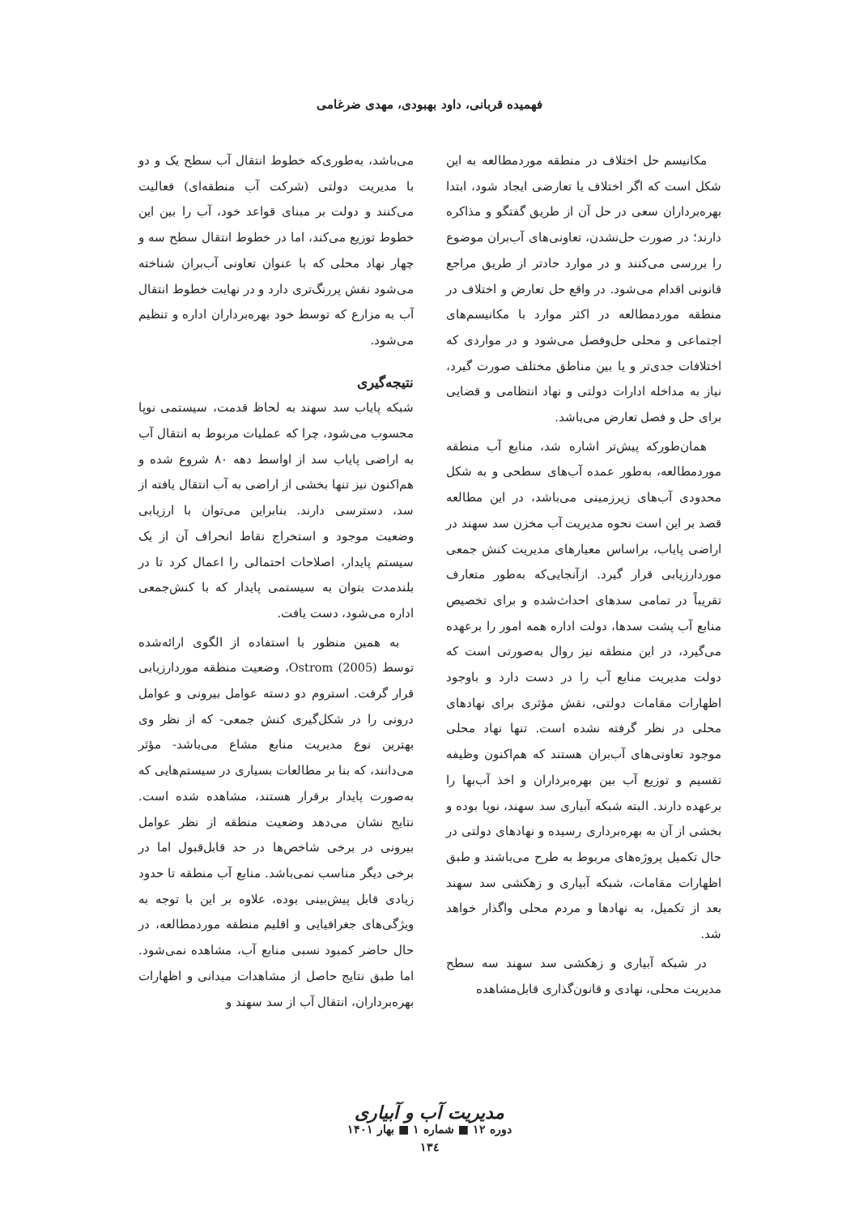فهمیده قربانی، داود بهبودی، مهدی ضرغامی
مکانیسم حل اختلاف در منطقه موردمطالعه به این شکل است که اگر اختلاف یا تعارضی ایجاد شود، ابتدا بهره‌برداران سعی در حل آن از طریق گفتگو و مذاکره دارند؛ در صورت حل‌نشدن، تعاونی‌های آب‌بران موضوع را بررسی می‌کنند و در موارد حادتر از طریق مراجع قانونی اقدام می‌شود. در واقع حل تعارض و اختلاف در منطقه موردمطالعه در اکثر موارد با مکانیسم‌های اجتماعی و محلی حل‌وفصل می‌شود و در مواردی که اختلافات جدی‌تر و یا بین مناطق مختلف صورت گیرد، نیاز به مداخله ادارات دولتی و نهاد انتظامی و قضایی برای حل و فصل تعارض می‌باشد.
همان‌طورکه پیش‌تر اشاره شد، منابع آب منطقه موردمطالعه، به‌طور عمده آب‌های سطحی و به شکل محدودی آب‌های زیرزمینی می‌باشد، در این مطالعه قصد بر این است نحوه مدیریت آب مخزن سد سهند در اراضی پایاب، براساس معیارهای مدیریت کنش جمعی موردارزیابی قرار گیرد. ازآنجایی‌که به‌طور متعارف تقریباً در تمامی سدهای احداث‌شده و برای تخصیص منابع آب پشت سدها، دولت اداره همه امور را برعهده می‌گیرد، در این منطقه نیز روال به‌صورتی است که دولت مدیریت منابع آب را در دست دارد و باوجود اظهارات مقامات دولتی، نقش مؤثری برای نهادهای محلی در نظر گرفته نشده است. تنها نهاد محلی موجود تعاونی‌های آب‌بران هستند که هم‌اکنون وظیفه تقسیم و توزیع آب بین بهره‌برداران و اخذ آب‌بها را برعهده دارند. البته شبکه آبیاری سد سهند، نوپا بوده و بخشی از آن به بهره‌برداری رسیده و نهادهای دولتی در حال تکمیل پروژه‌های مربوط به طرح می‌باشند و طبق اظهارات مقامات، شبکه آبیاری و زهکشی سد سهند بعد از تکمیل، به نهادها و مردم محلی واگذار خواهد شد.
در شبکه آبیاری و زهکشی سد سهند سه سطح مدیریت محلی، نهادی و قانون‌گذاری قابل‌مشاهده
می‌باشد، به‌طوری‌که خطوط انتقال آب سطح یک و دو با مدیریت دولتی (شرکت آب منطقه‌ای) فعالیت می‌کنند و دولت بر مبنای قواعد خود، آب را بین این خطوط توزیع می‌کند، اما در خطوط انتقال سطح سه و چهار نهاد محلی که با عنوان تعاونی آب‌بران شناخته می‌شود نقش پررنگ‌تری دارد و در نهایت خطوط انتقال آب به مزارع که توسط خود بهره‌برداران اداره و تنظیم می‌شود.
نتیجه‌گیری
شبکه پایاب سد سهند به لحاظ قدمت، سیستمی نوپا محسوب می‌شود، چرا که عملیات مربوط به انتقال آب به اراضی پایاب سد از اواسط دهه ۸۰ شروع شده و هم‌اکنون نیز تنها بخشی از اراضی به آب انتقال یافته از سد، دسترسی دارند. بنابراین می‌توان با ارزیابی وضعیت موجود و استخراج نقاط انحراف آن از یک سیستم پایدار، اصلاحات احتمالی را اعمال کرد تا در بلندمدت بتوان به سیستمی پایدار که با کنش‌جمعی اداره می‌شود، دست یافت.
به همین منظور با استفاده از الگوی ارائه‌شده توسط Ostrom (2005)، وضعیت منطقه موردارزیابی قرار گرفت. استروم دو دسته عوامل بیرونی و عوامل درونی را در شکل‌گیری کنش جمعی- که از نظر وی بهترین نوع مدیریت منابع مشاع می‌باشد- مؤثر می‌دانند، که بنا بر مطالعات بسیاری در سیستم‌هایی که به‌صورت پایدار برقرار هستند، مشاهده شده است. نتایج نشان می‌دهد وضعیت منطقه از نظر عوامل بیرونی در برخی شاخص‌ها در حد قابل‌قبول اما در برخی دیگر مناسب نمی‌باشد. منابع آب منطقه تا حدود زیادی قابل پیش‌بینی بوده، علاوه بر این با توجه به ویژگی‌های جغرافیایی و اقلیم منطقه موردمطالعه، در حال حاضر کمبود نسبی منابع آب، مشاهده نمی‌شود. اما طبق نتایج حاصل از مشاهدات میدانی و اظهارات بهره‌برداران، انتقال آب از سد سهند و
مدیریت آب و آبیاری
دوره ۱۲ ■ شماره ۱ ■ بهار ۱۴۰۱
۱۳٤